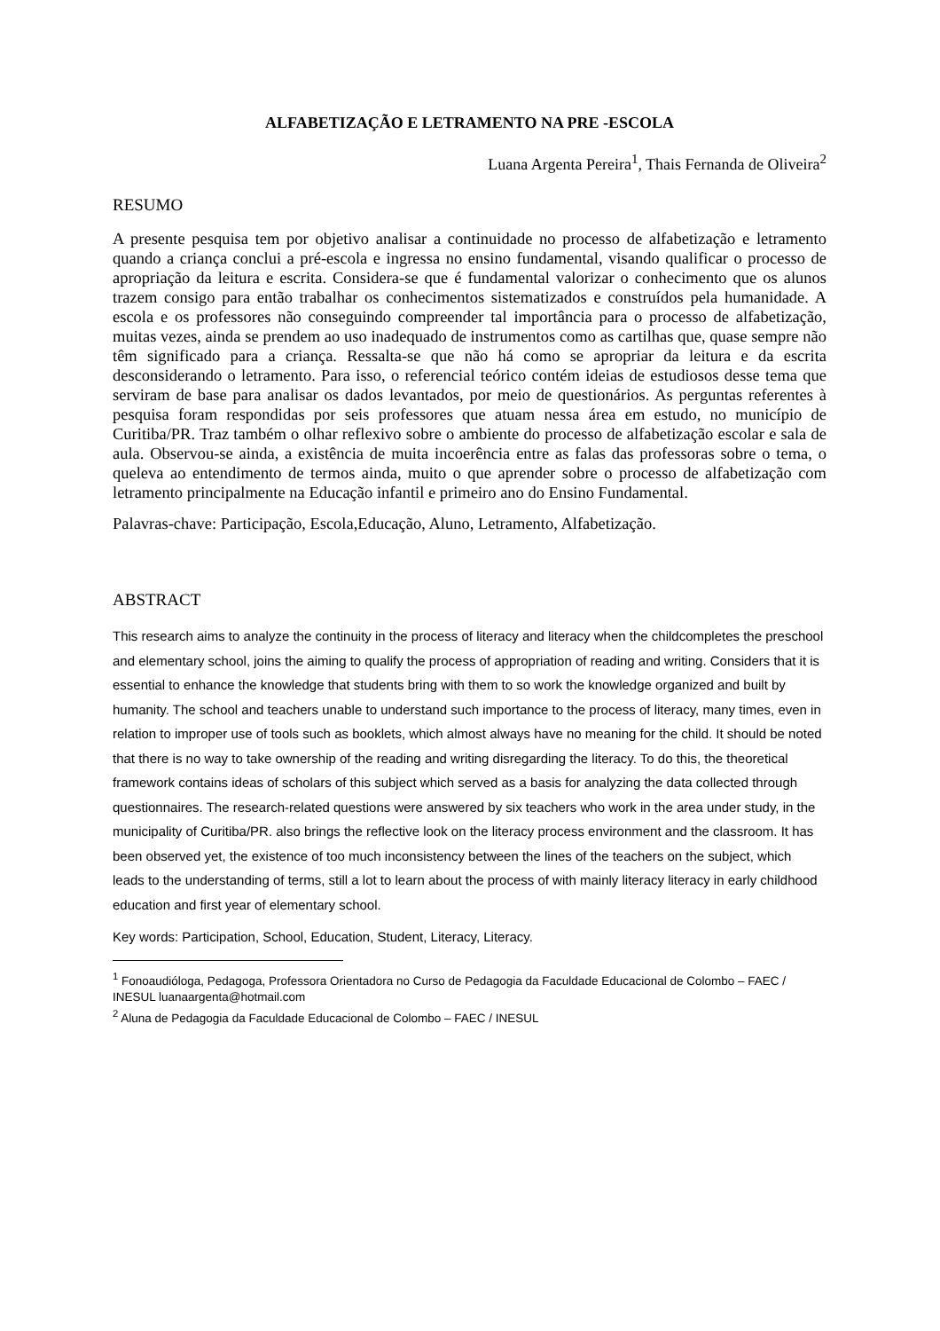ALFABETIZAÇÃO E LETRAMENTO NA PRE -ESCOLA
Luana Argenta Pereira<sup>1</sup>, Thais Fernanda de Oliveira<sup>2</sup>
RESUMO
A presente pesquisa tem por objetivo analisar a continuidade no processo de alfabetização e letramento quando a criança conclui a pré-escola e ingressa no ensino fundamental, visando qualificar o processo de apropriação da leitura e escrita. Considera-se que é fundamental valorizar o conhecimento que os alunos trazem consigo para então trabalhar os conhecimentos sistematizados e construídos pela humanidade. A escola e os professores não conseguindo compreender tal importância para o processo de alfabetização, muitas vezes, ainda se prendem ao uso inadequado de instrumentos como as cartilhas que, quase sempre não têm significado para a criança. Ressalta-se que não há como se apropriar da leitura e da escrita desconsiderando o letramento. Para isso, o referencial teórico contém ideias de estudiosos desse tema que serviram de base para analisar os dados levantados, por meio de questionários. As perguntas referentes à pesquisa foram respondidas por seis professores que atuam nessa área em estudo, no município de Curitiba/PR. Traz também o olhar reflexivo sobre o ambiente do processo de alfabetização escolar e sala de aula. Observou-se ainda, a existência de muita incoerência entre as falas das professoras sobre o tema, o queleva ao entendimento de termos ainda, muito o que aprender sobre o processo de alfabetização com letramento principalmente na Educação infantil e primeiro ano do Ensino Fundamental.
Palavras-chave: Participação, Escola,Educação, Aluno, Letramento, Alfabetização.
ABSTRACT
This research aims to analyze the continuity in the process of literacy and literacy when the childcompletes the preschool and elementary school, joins the aiming to qualify the process of appropriation of reading and writing. Considers that it is essential to enhance the knowledge that students bring with them to so work the knowledge organized and built by humanity. The school and teachers unable to understand such importance to the process of literacy, many times, even in relation to improper use of tools such as booklets, which almost always have no meaning for the child. It should be noted that there is no way to take ownership of the reading and writing disregarding the literacy. To do this, the theoretical framework contains ideas of scholars of this subject which served as a basis for analyzing the data collected through questionnaires. The research-related questions were answered by six teachers who work in the area under study, in the municipality of Curitiba/PR. also brings the reflective look on the literacy process environment and the classroom. It has been observed yet, the existence of too much inconsistency between the lines of the teachers on the subject, which leads to the understanding of terms, still a lot to learn about the process of with mainly literacy literacy in early childhood education and first year of elementary school.
Key words: Participation, School, Education, Student, Literacy, Literacy.
<sup>1</sup> Fonoaudióloga, Pedagoga, Professora Orientadora no Curso de Pedagogia da Faculdade Educacional de Colombo – FAEC / INESUL luanaargenta@hotmail.com
<sup>2</sup> Aluna de Pedagogia da Faculdade Educacional de Colombo – FAEC / INESUL